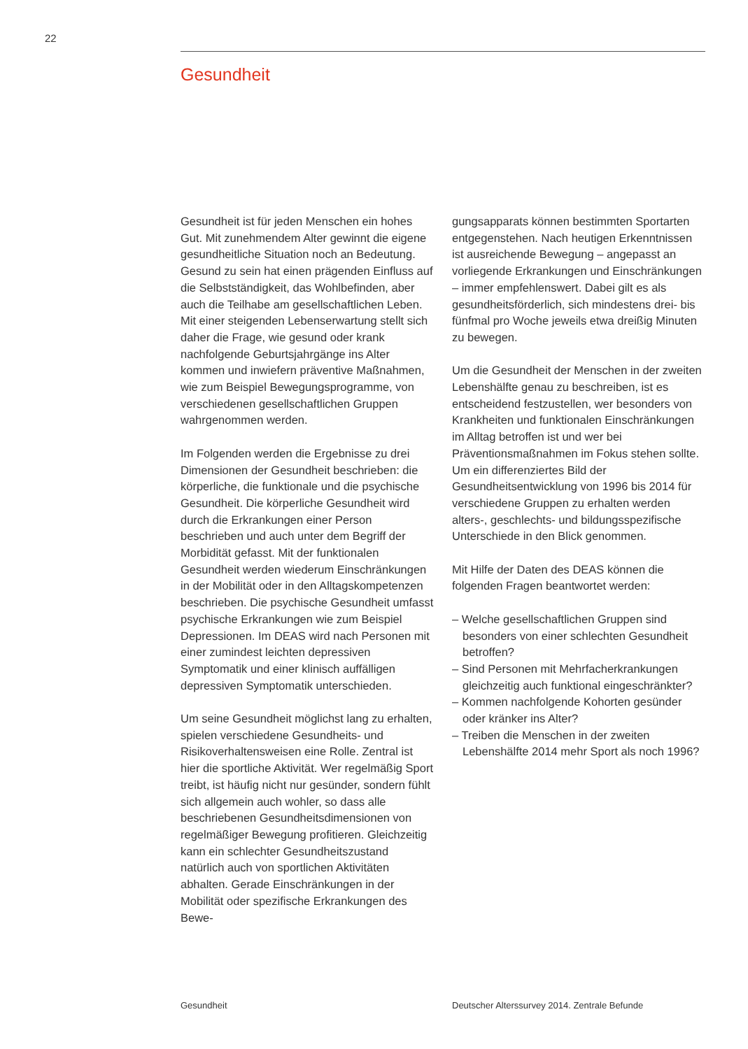22
Gesundheit
Gesundheit ist für jeden Menschen ein hohes Gut. Mit zunehmendem Alter gewinnt die eigene gesundheitliche Situation noch an Bedeutung. Gesund zu sein hat einen prägenden Einfluss auf die Selbstständigkeit, das Wohlbefinden, aber auch die Teilhabe am gesellschaftlichen Leben. Mit einer steigenden Lebenserwartung stellt sich daher die Frage, wie gesund oder krank nachfolgende Geburtsjahrgänge ins Alter kommen und inwiefern präventive Maßnahmen, wie zum Beispiel Bewegungsprogramme, von verschiedenen gesellschaftlichen Gruppen wahrgenommen werden.
Im Folgenden werden die Ergebnisse zu drei Dimensionen der Gesundheit beschrieben: die körperliche, die funktionale und die psychische Gesundheit. Die körperliche Gesundheit wird durch die Erkrankungen einer Person beschrieben und auch unter dem Begriff der Morbidität gefasst. Mit der funktionalen Gesundheit werden wiederum Einschränkungen in der Mobilität oder in den Alltagskompetenzen beschrieben. Die psychische Gesundheit umfasst psychische Erkrankungen wie zum Beispiel Depressionen. Im DEAS wird nach Personen mit einer zumindest leichten depressiven Symptomatik und einer klinisch auffälligen depressiven Symptomatik unterschieden.
Um seine Gesundheit möglichst lang zu erhalten, spielen verschiedene Gesundheits- und Risikoverhaltensweisen eine Rolle. Zentral ist hier die sportliche Aktivität. Wer regelmäßig Sport treibt, ist häufig nicht nur gesünder, sondern fühlt sich allgemein auch wohler, so dass alle beschriebenen Gesundheitsdimensionen von regelmäßiger Bewegung profitieren. Gleichzeitig kann ein schlechter Gesundheitszustand natürlich auch von sportlichen Aktivitäten abhalten. Gerade Einschränkungen in der Mobilität oder spezifische Erkrankungen des Bewe-
gungsapparats können bestimmten Sportarten entgegenstehen. Nach heutigen Erkenntnissen ist ausreichende Bewegung – angepasst an vorliegende Erkrankungen und Einschränkungen – immer empfehlenswert. Dabei gilt es als gesundheitsförderlich, sich mindestens drei- bis fünfmal pro Woche jeweils etwa dreißig Minuten zu bewegen.
Um die Gesundheit der Menschen in der zweiten Lebenshälfte genau zu beschreiben, ist es entscheidend festzustellen, wer besonders von Krankheiten und funktionalen Einschränkungen im Alltag betroffen ist und wer bei Präventionsmaßnahmen im Fokus stehen sollte. Um ein differenziertes Bild der Gesundheitsentwicklung von 1996 bis 2014 für verschiedene Gruppen zu erhalten werden alters-, geschlechts- und bildungsspezifische Unterschiede in den Blick genommen.
Mit Hilfe der Daten des DEAS können die folgenden Fragen beantwortet werden:
– Welche gesellschaftlichen Gruppen sind besonders von einer schlechten Gesundheit betroffen?
– Sind Personen mit Mehrfacherkrankungen gleichzeitig auch funktional eingeschränkter?
– Kommen nachfolgende Kohorten gesünder oder kränker ins Alter?
– Treiben die Menschen in der zweiten Lebenshälfte 2014 mehr Sport als noch 1996?
Gesundheit Deutscher Alterssurvey 2014. Zentrale Befunde